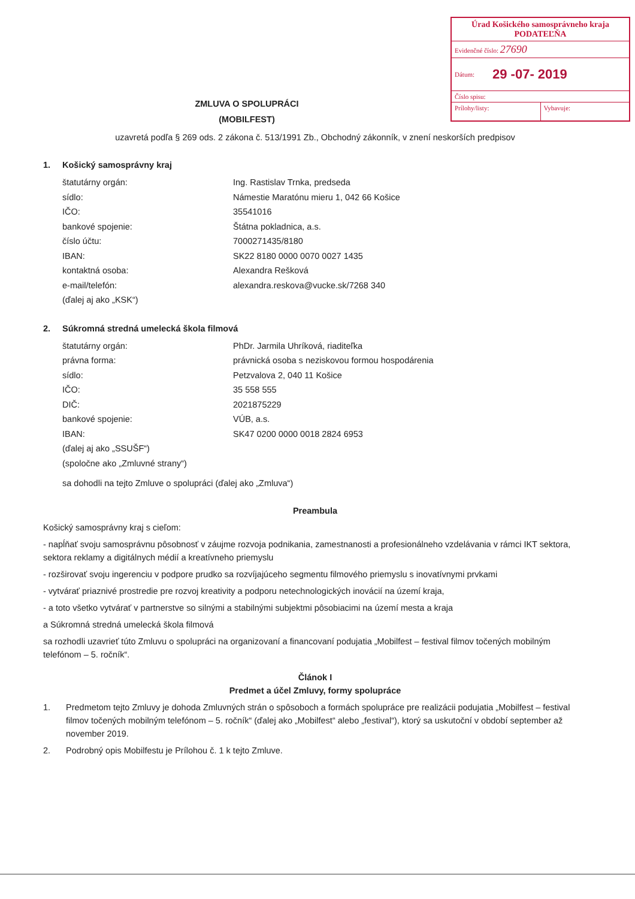Úrad Košického samosprávneho kraja
PODATEĽŇA
Evidenčné číslo: 27690
Dátum: 29 -07- 2019
Číslo spisu:
Prílohy/listy: Vybavuje:
ZMLUVA O SPOLUPRÁCI
(MOBILFEST)
uzavretá podľa § 269 ods. 2 zákona č. 513/1991 Zb., Obchodný zákonník, v znení neskorších predpisov
1. Košický samosprávny kraj
| štatutárny orgán: | Ing. Rastislav Trnka, predseda |
| sídlo: | Námestie Maratónu mieru 1, 042 66 Košice |
| IČO: | 35541016 |
| bankové spojenie: | Štátna pokladnica, a.s. |
| číslo účtu: | 7000271435/8180 |
| IBAN: | SK22 8180 0000 0070 0027 1435 |
| kontaktná osoba: | Alexandra Rešková |
| e-mail/telefón: | alexandra.reskova@vucke.sk/7268 340 |
| (ďalej aj ako „KSK“) | |
2. Súkromná stredná umelecká škola filmová
| štatutárny orgán: | PhDr. Jarmila Uhríková, riaditeľka |
| právna forma: | právnická osoba s neziskovou formou hospodárenia |
| sídlo: | Petzvalova 2, 040 11 Košice |
| IČO: | 35 558 555 |
| DIČ: | 2021875229 |
| bankové spojenie: | VÚB, a.s. |
| IBAN: | SK47 0200 0000 0018 2824 6953 |
| (ďalej aj ako „SSUŠF“) | |
| (spoločne ako „Zmluvné strany“) | |
sa dohodli na tejto Zmluve o spolupráci (ďalej ako „Zmluva“)
Preambula
Košický samosprávny kraj s cieľom:
- napĺňať svoju samosprávnu pôsobnosť v záujme rozvoja podnikania, zamestnanosti a profesionálneho vzdelávania v rámci IKT sektora, sektora reklamy a digitálnych médií a kreatívneho priemyslu
- rozširovať svoju ingerenciu v podpore prudko sa rozvíjajúceho segmentu filmového priemyslu s inovatívnymi prvkami
- vytvárať priaznivé prostredie pre rozvoj kreativity a podporu netechnologických inovácií na území kraja,
- a toto všetko vytvárať v partnerstve so silnými a stabilnými subjektmi pôsobiacimi na území mesta a kraja
a Súkromná stredná umelecká škola filmová
sa rozhodli uzavrieť túto Zmluvu o spolupráci na organizovaní a financovaní podujatia „Mobilfest – festival filmov točených mobilným telefónom – 5. ročník“.
Článok I
Predmet a účel Zmluvy, formy spolupráce
1. Predmetom tejto Zmluvy je dohoda Zmluvných strán o spôsoboch a formách spolupráce pre realizácii podujatia „Mobilfest – festival filmov točených mobilným telefónom – 5. ročník“ (ďalej ako „Mobilfest“ alebo „festival“), ktorý sa uskutoční v období september až november 2019.
2. Podrobný opis Mobilfestu je Prílohou č. 1 k tejto Zmluve.